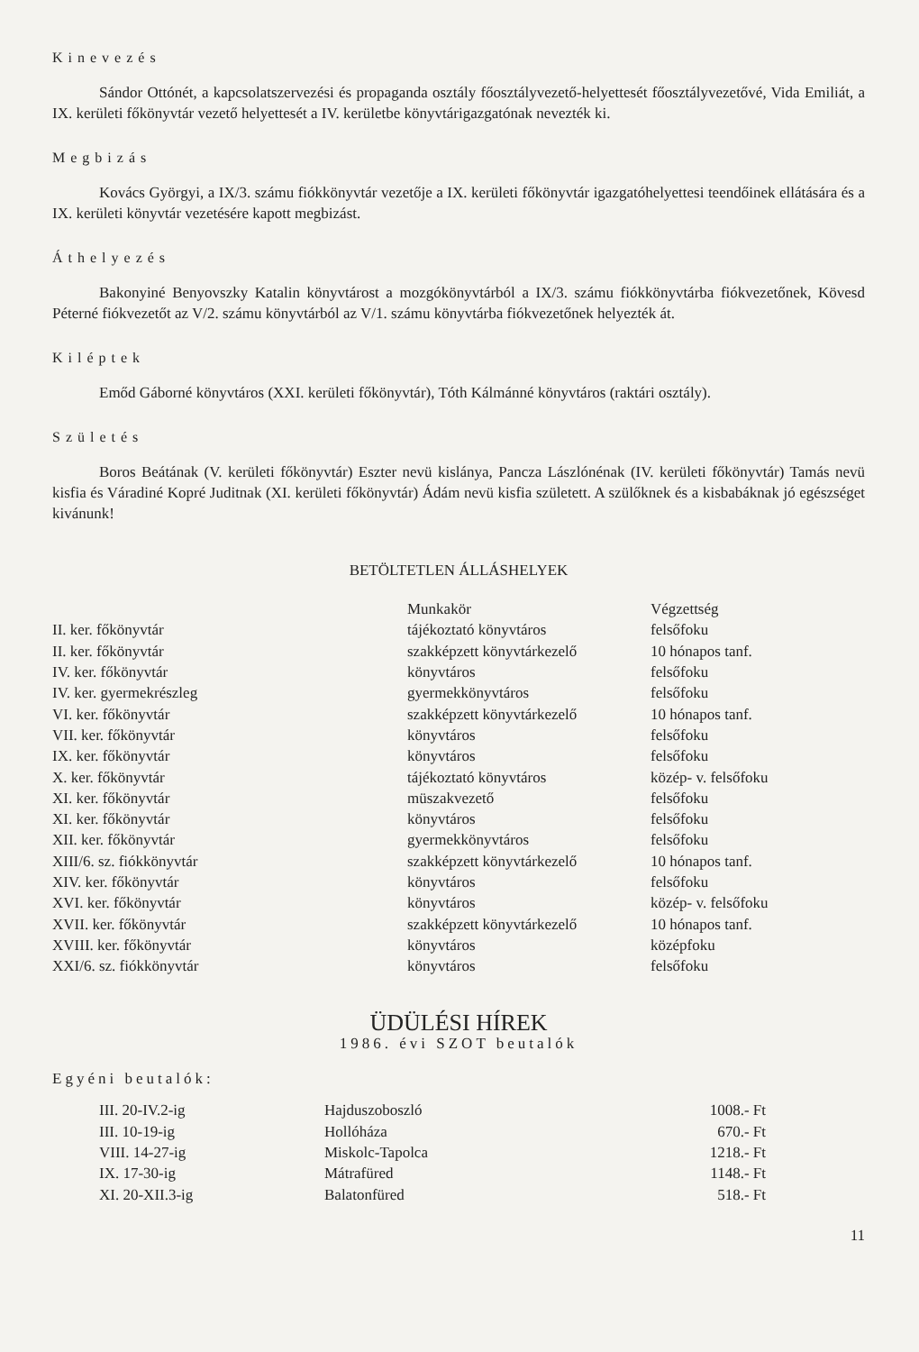Kinevezés
Sándor Ottónét, a kapcsolatszervezési és propaganda osztály főosztályvezető-helyettesét főosztályvezetővé, Vida Emiliát, a IX. kerületi főkönyvtár vezető helyettesét a IV. kerületbe könyvtárigazgatónak nevezték ki.
Megbizás
Kovács Györgyi, a IX/3. számu fiókkönyvtár vezetője a IX. kerületi főkönyvtár igazgatóhelyettesi teendőinek ellátására és a IX. kerületi könyvtár vezetésére kapott megbizást.
Áthelyezés
Bakonyiné Benyovszky Katalin könyvtárost a mozgókönyvtárból a IX/3. számu fiókkönyvtárba fiókvezetőnek, Kövesd Péterné fiókvezetőt az V/2. számu könyvtárból az V/1. számu könyvtárba fiókvezetőnek helyezték át.
Kiléptek
Emőd Gáborné könyvtáros (XXI. kerületi főkönyvtár), Tóth Kálmánné könyvtáros (raktári osztály).
Születés
Boros Beátának (V. kerületi főkönyvtár) Eszter nevü kislánya, Pancza Lászlónénak (IV. kerületi főkönyvtár) Tamás nevü kisfia és Váradiné Kopré Juditnak (XI. kerületi főkönyvtár) Ádám nevü kisfia született. A szülőknek és a kisbabáknak jó egészséget kivánunk!
BETÖLTETLEN ÁLLÁSHELYEK
| | Munkakör | Végzettség |
| --- | --- | --- |
| II. ker. főkönyvtár | tájékoztató könyvtáros | felsőfoku |
| II. ker. főkönyvtár | szakképzett könyvtárkezelő | 10 hónapos tanf. |
| IV. ker. főkönyvtár | könyvtáros | felsőfoku |
| IV. ker. gyermekrészleg | gyermekkönyvtáros | felsőfoku |
| VI. ker. főkönyvtár | szakképzett könyvtárkezelő | 10 hónapos tanf. |
| VII. ker. főkönyvtár | könyvtáros | felsőfoku |
| IX. ker. főkönyvtár | könyvtáros | felsőfoku |
| X. ker. főkönyvtár | tájékoztató könyvtáros | közép- v. felsőfoku |
| XI. ker. főkönyvtár | müszakvezető | felsőfoku |
| XI. ker. főkönyvtár | könyvtáros | felsőfoku |
| XII. ker. főkönyvtár | gyermekkönyvtáros | felsőfoku |
| XIII/6. sz. fiókkönyvtár | szakképzett könyvtárkezelő | 10 hónapos tanf. |
| XIV. ker. főkönyvtár | könyvtáros | felsőfoku |
| XVI. ker. főkönyvtár | könyvtáros | közép- v. felsőfoku |
| XVII. ker. főkönyvtár | szakképzett könyvtárkezelő | 10 hónapos tanf. |
| XVIII. ker. főkönyvtár | könyvtáros | középfoku |
| XXI/6. sz. fiókkönyvtár | könyvtáros | felsőfoku |
ÜDÜLÉSI HÍREK
1986. évi SZOT beutalók
Egyéni beutalók:
| III. 20-IV.2-ig | Hajduszoboszló | 1008.- Ft |
| III. 10-19-ig | Hollóháza | 670.- Ft |
| VIII. 14-27-ig | Miskolc-Tapolca | 1218.- Ft |
| IX. 17-30-ig | Mátrafüred | 1148.- Ft |
| XI. 20-XII.3-ig | Balatonfüred | 518.- Ft |
11